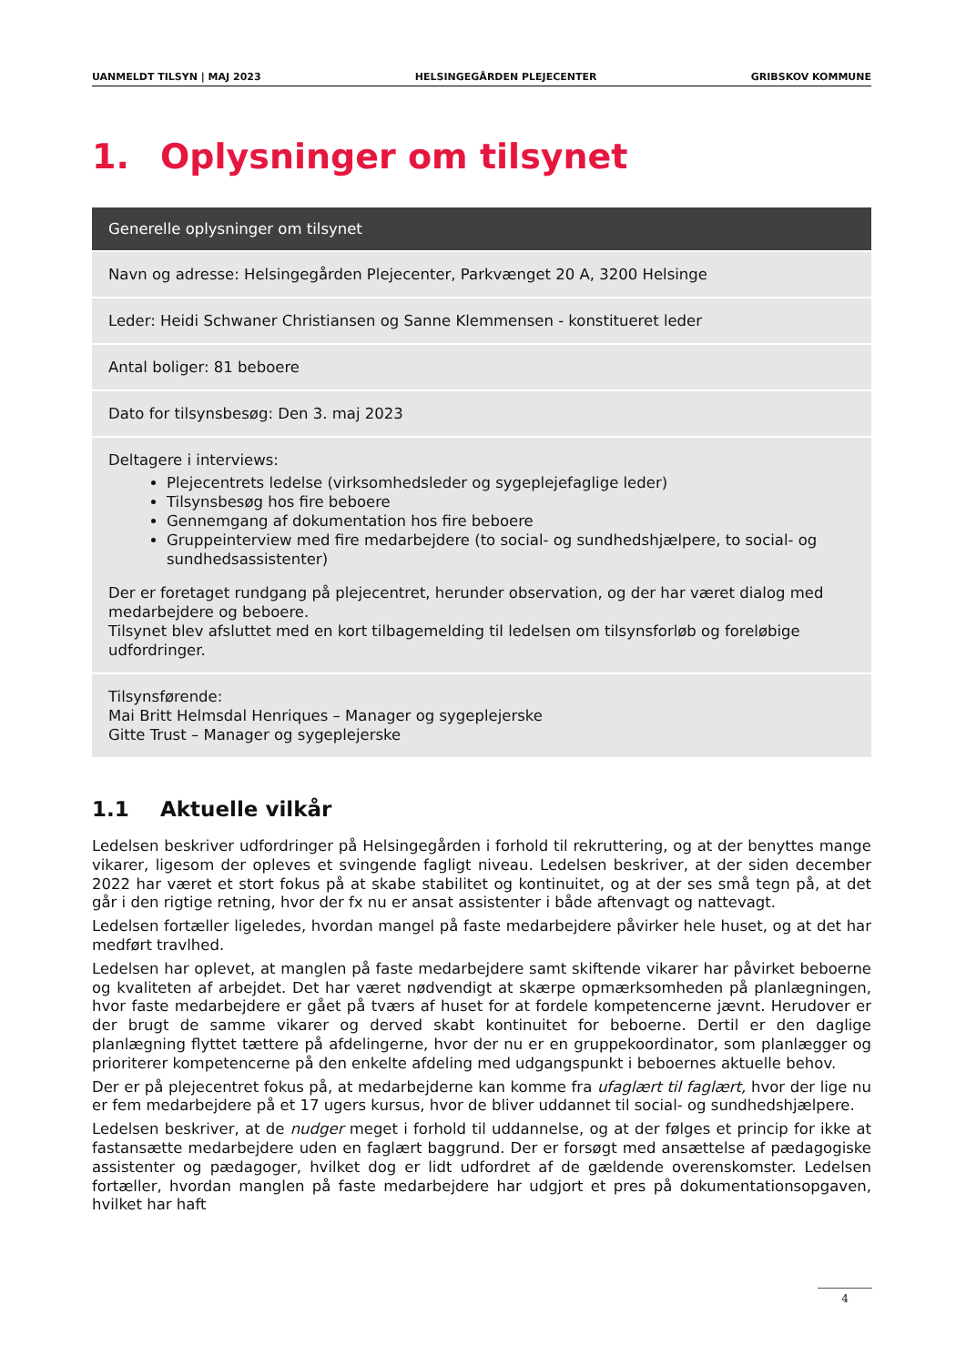UANMELDT TILSYN | MAJ 2023 HELSINGEGÅRDEN PLEJECENTER GRIBSKOV KOMMUNE
1. Oplysninger om tilsynet
| Generelle oplysninger om tilsynet |
| --- |
| Navn og adresse: Helsingegården Plejecenter, Parkvænget 20 A, 3200 Helsinge |
| Leder: Heidi Schwaner Christiansen og Sanne Klemmensen - konstitueret leder |
| Antal boliger: 81 beboere |
| Dato for tilsynsbesøg: Den 3. maj 2023 |
| Deltagere i interviews: Plejecentrets ledelse (virksomhedsleder og sygeplejefaglige leder) Tilsynsbesøg hos fire beboere Gennemgang af dokumentation hos fire beboere Gruppeinterview med fire medarbejdere (to social- og sundhedshjælpere, to social- og sundhedsassistenter) Der er foretaget rundgang på plejecentret, herunder observation, og der har været dialog med medarbejdere og beboere. Tilsynet blev afsluttet med en kort tilbagemelding til ledelsen om tilsynsforløb og foreløbige udfordringer. |
| Tilsynsførende: Mai Britt Helmsdal Henriques – Manager og sygeplejerske Gitte Trust – Manager og sygeplejerske |
1.1 Aktuelle vilkår
Ledelsen beskriver udfordringer på Helsingegården i forhold til rekruttering, og at der benyttes mange vikarer, ligesom der opleves et svingende fagligt niveau. Ledelsen beskriver, at der siden december 2022 har været et stort fokus på at skabe stabilitet og kontinuitet, og at der ses små tegn på, at det går i den rigtige retning, hvor der fx nu er ansat assistenter i både aftenvagt og nattevagt.
Ledelsen fortæller ligeledes, hvordan mangel på faste medarbejdere påvirker hele huset, og at det har medført travlhed.
Ledelsen har oplevet, at manglen på faste medarbejdere samt skiftende vikarer har påvirket beboerne og kvaliteten af arbejdet. Det har været nødvendigt at skærpe opmærksomheden på planlægningen, hvor faste medarbejdere er gået på tværs af huset for at fordele kompetencerne jævnt. Herudover er der brugt de samme vikarer og derved skabt kontinuitet for beboerne. Dertil er den daglige planlægning flyttet tættere på afdelingerne, hvor der nu er en gruppekoordinator, som planlægger og prioriterer kompetencerne på den enkelte afdeling med udgangspunkt i beboernes aktuelle behov.
Der er på plejecentret fokus på, at medarbejderne kan komme fra ufaglært til faglært, hvor der lige nu er fem medarbejdere på et 17 ugers kursus, hvor de bliver uddannet til social- og sundhedshjælpere.
Ledelsen beskriver, at de nudger meget i forhold til uddannelse, og at der følges et princip for ikke at fastansætte medarbejdere uden en faglært baggrund. Der er forsøgt med ansættelse af pædagogiske assistenter og pædagoger, hvilket dog er lidt udfordret af de gældende overenskomster. Ledelsen fortæller, hvordan manglen på faste medarbejdere har udgjort et pres på dokumentationsopgaven, hvilket har haft
4